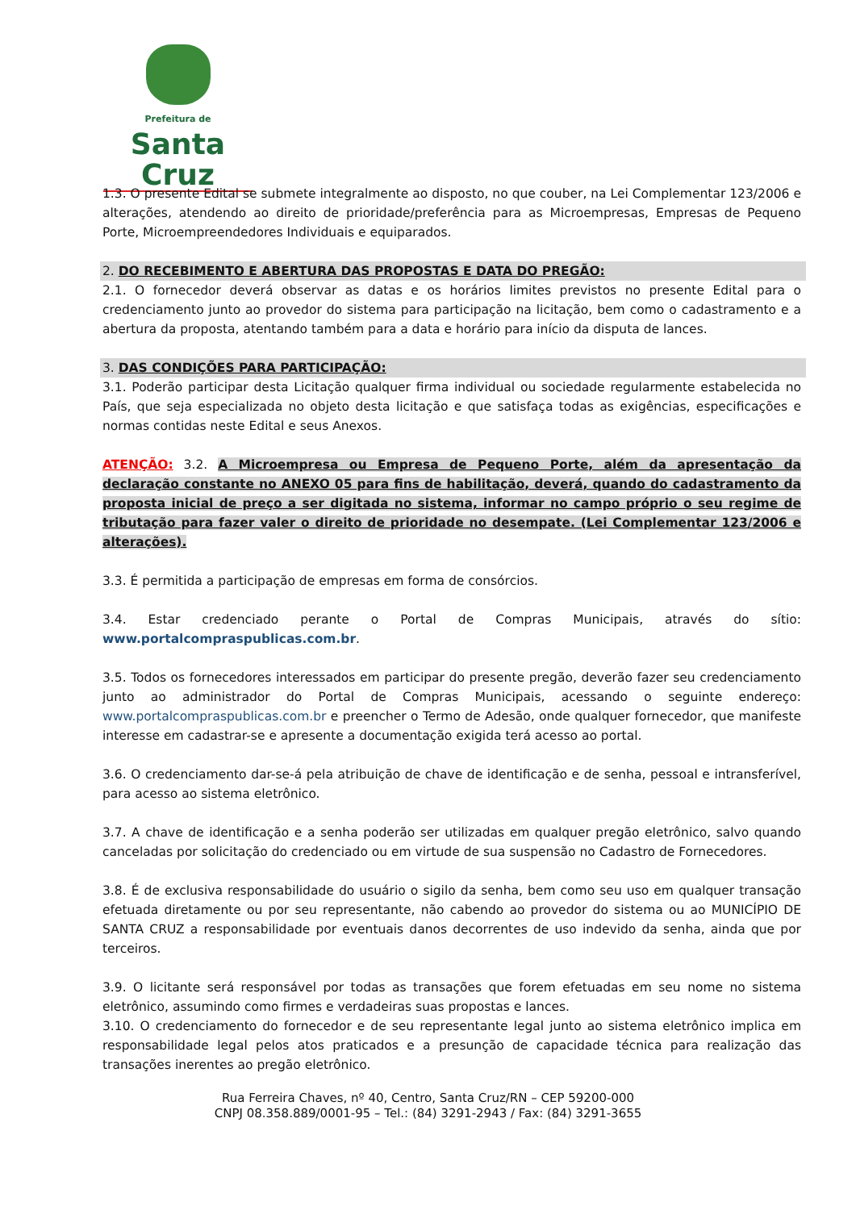Prefeitura de
Santa Cruz
1.3. O presente Edital se submete integralmente ao disposto, no que couber, na Lei Complementar 123/2006 e alterações, atendendo ao direito de prioridade/preferência para as Microempresas, Empresas de Pequeno Porte, Microempreendedores Individuais e equiparados.
2. DO RECEBIMENTO E ABERTURA DAS PROPOSTAS E DATA DO PREGÃO:
2.1. O fornecedor deverá observar as datas e os horários limites previstos no presente Edital para o credenciamento junto ao provedor do sistema para participação na licitação, bem como o cadastramento e a abertura da proposta, atentando também para a data e horário para início da disputa de lances.
3. DAS CONDIÇÕES PARA PARTICIPAÇÃO:
3.1. Poderão participar desta Licitação qualquer firma individual ou sociedade regularmente estabelecida no País, que seja especializada no objeto desta licitação e que satisfaça todas as exigências, especificações e normas contidas neste Edital e seus Anexos.
ATENÇÃO: 3.2. A Microempresa ou Empresa de Pequeno Porte, além da apresentação da declaração constante no ANEXO 05 para fins de habilitação, deverá, quando do cadastramento da proposta inicial de preço a ser digitada no sistema, informar no campo próprio o seu regime de tributação para fazer valer o direito de prioridade no desempate. (Lei Complementar 123/2006 e alterações).
3.3. É permitida a participação de empresas em forma de consórcios.
3.4. Estar credenciado perante o Portal de Compras Municipais, através do sítio: www.portalcompraspublicas.com.br.
3.5. Todos os fornecedores interessados em participar do presente pregão, deverão fazer seu credenciamento junto ao administrador do Portal de Compras Municipais, acessando o seguinte endereço: www.portalcompraspublicas.com.br e preencher o Termo de Adesão, onde qualquer fornecedor, que manifeste interesse em cadastrar-se e apresente a documentação exigida terá acesso ao portal.
3.6. O credenciamento dar-se-á pela atribuição de chave de identificação e de senha, pessoal e intransferível, para acesso ao sistema eletrônico.
3.7. A chave de identificação e a senha poderão ser utilizadas em qualquer pregão eletrônico, salvo quando canceladas por solicitação do credenciado ou em virtude de sua suspensão no Cadastro de Fornecedores.
3.8. É de exclusiva responsabilidade do usuário o sigilo da senha, bem como seu uso em qualquer transação efetuada diretamente ou por seu representante, não cabendo ao provedor do sistema ou ao MUNICÍPIO DE SANTA CRUZ a responsabilidade por eventuais danos decorrentes de uso indevido da senha, ainda que por terceiros.
3.9. O licitante será responsável por todas as transações que forem efetuadas em seu nome no sistema eletrônico, assumindo como firmes e verdadeiras suas propostas e lances.
3.10. O credenciamento do fornecedor e de seu representante legal junto ao sistema eletrônico implica em responsabilidade legal pelos atos praticados e a presunção de capacidade técnica para realização das transações inerentes ao pregão eletrônico.
Rua Ferreira Chaves, nº 40, Centro, Santa Cruz/RN – CEP 59200-000
CNPJ 08.358.889/0001-95 – Tel.: (84) 3291-2943 / Fax: (84) 3291-3655